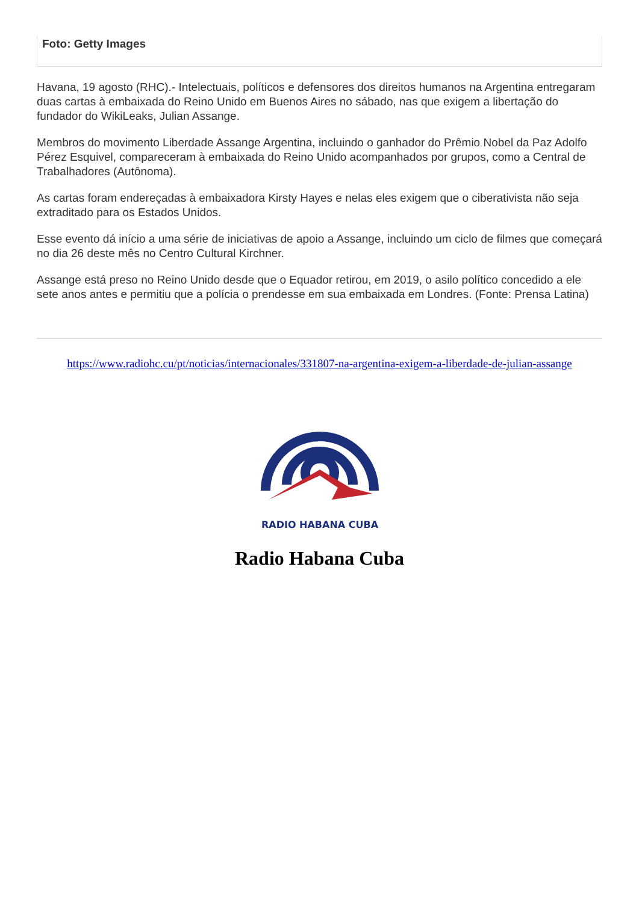Foto: Getty Images
Havana, 19 agosto (RHC).- Intelectuais, políticos e defensores dos direitos humanos na Argentina entregaram duas cartas à embaixada do Reino Unido em Buenos Aires no sábado, nas que exigem a libertação do fundador do WikiLeaks, Julian Assange.
Membros do movimento Liberdade Assange Argentina, incluindo o ganhador do Prêmio Nobel da Paz Adolfo Pérez Esquivel, compareceram à embaixada do Reino Unido acompanhados por grupos, como a Central de Trabalhadores (Autônoma).
As cartas foram endereçadas à embaixadora Kirsty Hayes e nelas eles exigem que o ciberativista não seja extraditado para os Estados Unidos.
Esse evento dá início a uma série de iniciativas de apoio a Assange, incluindo um ciclo de filmes que começará no dia 26 deste mês no Centro Cultural Kirchner.
Assange está preso no Reino Unido desde que o Equador retirou, em 2019, o asilo político concedido a ele sete anos antes e permitiu que a polícia o prendesse em sua embaixada em Londres. (Fonte: Prensa Latina)
https://www.radiohc.cu/pt/noticias/internacionales/331807-na-argentina-exigem-a-liberdade-de-julian-assange
RADIO HABANA CUBA
Radio Habana Cuba